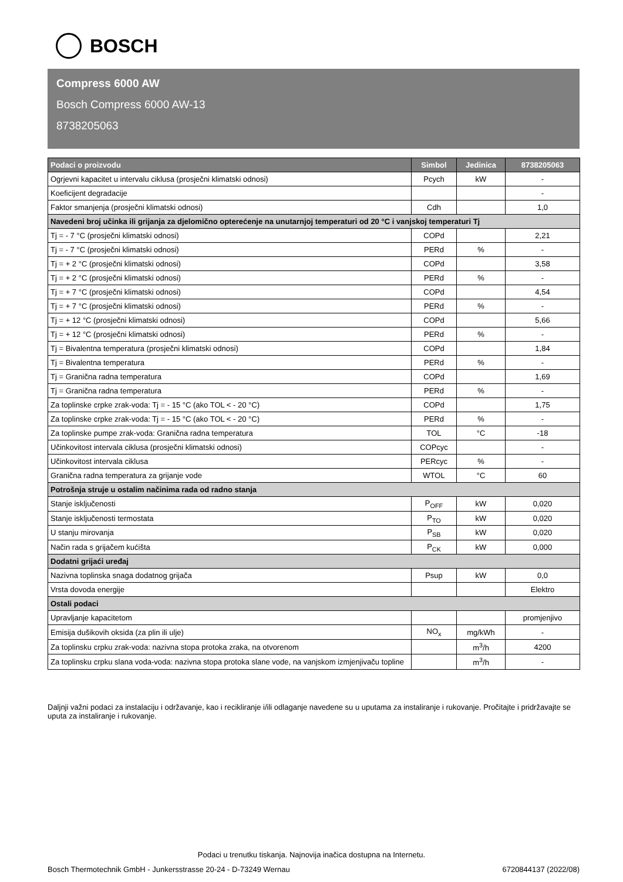BOSCH
Compress 6000 AW
Bosch Compress 6000 AW-13
8738205063
| Podaci o proizvodu | Simbol | Jedinica | 8738205063 |
| --- | --- | --- | --- |
| Ogrjevni kapacitet u intervalu ciklusa (prosječni klimatski odnosi) | Pcych | kW | - |
| Koeficijent degradacije | | | - |
| Faktor smanjenja (prosječni klimatski odnosi) | Cdh | | 1,0 |
| Navedeni broj učinka ili grijanja za djelomično opterećenje na unutarnjoj temperaturi od 20 °C i vanjskoj temperaturi Tj | | | |
| Tj = - 7 °C (prosječni klimatski odnosi) | COPd | | 2,21 |
| Tj = - 7 °C (prosječni klimatski odnosi) | PERd | % | - |
| Tj = + 2 °C (prosječni klimatski odnosi) | COPd | | 3,58 |
| Tj = + 2 °C (prosječni klimatski odnosi) | PERd | % | - |
| Tj = + 7 °C (prosječni klimatski odnosi) | COPd | | 4,54 |
| Tj = + 7 °C (prosječni klimatski odnosi) | PERd | % | - |
| Tj = + 12 °C (prosječni klimatski odnosi) | COPd | | 5,66 |
| Tj = + 12 °C (prosječni klimatski odnosi) | PERd | % | - |
| Tj = Bivalentna temperatura (prosječni klimatski odnosi) | COPd | | 1,84 |
| Tj = Bivalentna temperatura | PERd | % | - |
| Tj = Granična radna temperatura | COPd | | 1,69 |
| Tj = Granična radna temperatura | PERd | % | - |
| Za toplinske crpke zrak-voda: Tj = - 15 °C (ako TOL < - 20 °C) | COPd | | 1,75 |
| Za toplinske crpke zrak-voda: Tj = - 15 °C (ako TOL < - 20 °C) | PERd | % | - |
| Za toplinske pumpe zrak-voda: Granična radna temperatura | TOL | °C | -18 |
| Učinkovitost intervala ciklusa (prosječni klimatski odnosi) | COPcyc | | - |
| Učinkovitost intervala ciklusa | PERcyc | % | - |
| Granična radna temperatura za grijanje vode | WTOL | °C | 60 |
| Potrošnja struje u ostalim načinima rada od radno stanja | | | |
| Stanje isključenosti | P<sub>OFF</sub> | kW | 0,020 |
| Stanje isključenosti termostata | P<sub>TO</sub> | kW | 0,020 |
| U stanju mirovanja | P<sub>SB</sub> | kW | 0,020 |
| Način rada s grijačem kućišta | P<sub>CK</sub> | kW | 0,000 |
| Dodatni grijaći uređaj | | | |
| Nazivna toplinska snaga dodatnog grijača | Psup | kW | 0,0 |
| Vrsta dovoda energije | | | Elektro |
| Ostali podaci | | | |
| Upravljanje kapacitetom | | | promjenjivo |
| Emisija dušikovih oksida (za plin ili ulje) | NO<sub>x</sub> | mg/kWh | - |
| Za toplinsku crpku zrak-voda: nazivna stopa protoka zraka, na otvorenom | | m<sup>3</sup>/h | 4200 |
| Za toplinsku crpku slana voda-voda: nazivna stopa protoka slane vode, na vanjskom izmjenjivaču topline | | m<sup>3</sup>/h | - |
Daljnji važni podaci za instalaciju i održavanje, kao i recikliranje i/ili odlaganje navedene su u uputama za instaliranje i rukovanje. Pročitajte i pridržavajte se uputa za instaliranje i rukovanje.
Podaci u trenutku tiskanja. Najnovija inačica dostupna na Internetu.
Bosch Thermotechnik GmbH - Junkersstrasse 20-24 - D-73249 Wernau 6720844137 (2022/08)